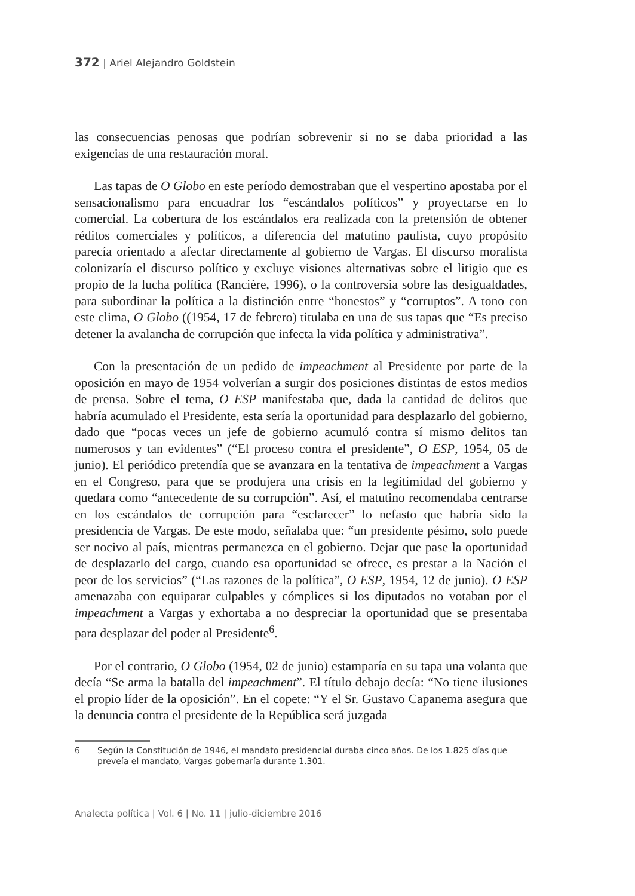372 | Ariel Alejandro Goldstein
las consecuencias penosas que podrían sobrevenir si no se daba prioridad a las exigencias de una restauración moral.
Las tapas de O Globo en este período demostraban que el vespertino apostaba por el sensacionalismo para encuadrar los “escándalos políticos” y proyectarse en lo comercial. La cobertura de los escándalos era realizada con la pretensión de obtener réditos comerciales y políticos, a diferencia del matutino paulista, cuyo propósito parecía orientado a afectar directamente al gobierno de Vargas. El discurso moralista colonizaría el discurso político y excluye visiones alternativas sobre el litigio que es propio de la lucha política (Rancière, 1996), o la controversia sobre las desigualdades, para subordinar la política a la distinción entre “honestos” y “corruptos”. A tono con este clima, O Globo ((1954, 17 de febrero) titulaba en una de sus tapas que “Es preciso detener la avalancha de corrupción que infecta la vida política y administrativa”.
Con la presentación de un pedido de impeachment al Presidente por parte de la oposición en mayo de 1954 volverían a surgir dos posiciones distintas de estos medios de prensa. Sobre el tema, O ESP manifestaba que, dada la cantidad de delitos que habría acumulado el Presidente, esta sería la oportunidad para desplazarlo del gobierno, dado que “pocas veces un jefe de gobierno acumuló contra sí mismo delitos tan numerosos y tan evidentes” (“El proceso contra el presidente”, O ESP, 1954, 05 de junio). El periódico pretendía que se avanzara en la tentativa de impeachment a Vargas en el Congreso, para que se produjera una crisis en la legitimidad del gobierno y quedara como “antecedente de su corrupción”. Así, el matutino recomendaba centrarse en los escándalos de corrupción para “esclarecer” lo nefasto que habría sido la presidencia de Vargas. De este modo, señalaba que: “un presidente pésimo, solo puede ser nocivo al país, mientras permanezca en el gobierno. Dejar que pase la oportunidad de desplazarlo del cargo, cuando esa oportunidad se ofrece, es prestar a la Nación el peor de los servicios” (“Las razones de la política”, O ESP, 1954, 12 de junio). O ESP amenazaba con equiparar culpables y cómplices si los diputados no votaban por el impeachment a Vargas y exhortaba a no despreciar la oportunidad que se presentaba para desplazar del poder al Presidente<sup>6</sup>.
Por el contrario, O Globo (1954, 02 de junio) estamparía en su tapa una volanta que decía “Se arma la batalla del impeachment”. El título debajo decía: “No tiene ilusiones el propio líder de la oposición”. En el copete: “Y el Sr. Gustavo Capanema asegura que la denuncia contra el presidente de la República será juzgada
6 Según la Constitución de 1946, el mandato presidencial duraba cinco años. De los 1.825 días que preveía el mandato, Vargas gobernaría durante 1.301.
Analecta política | Vol. 6 | No. 11 | julio-diciembre 2016